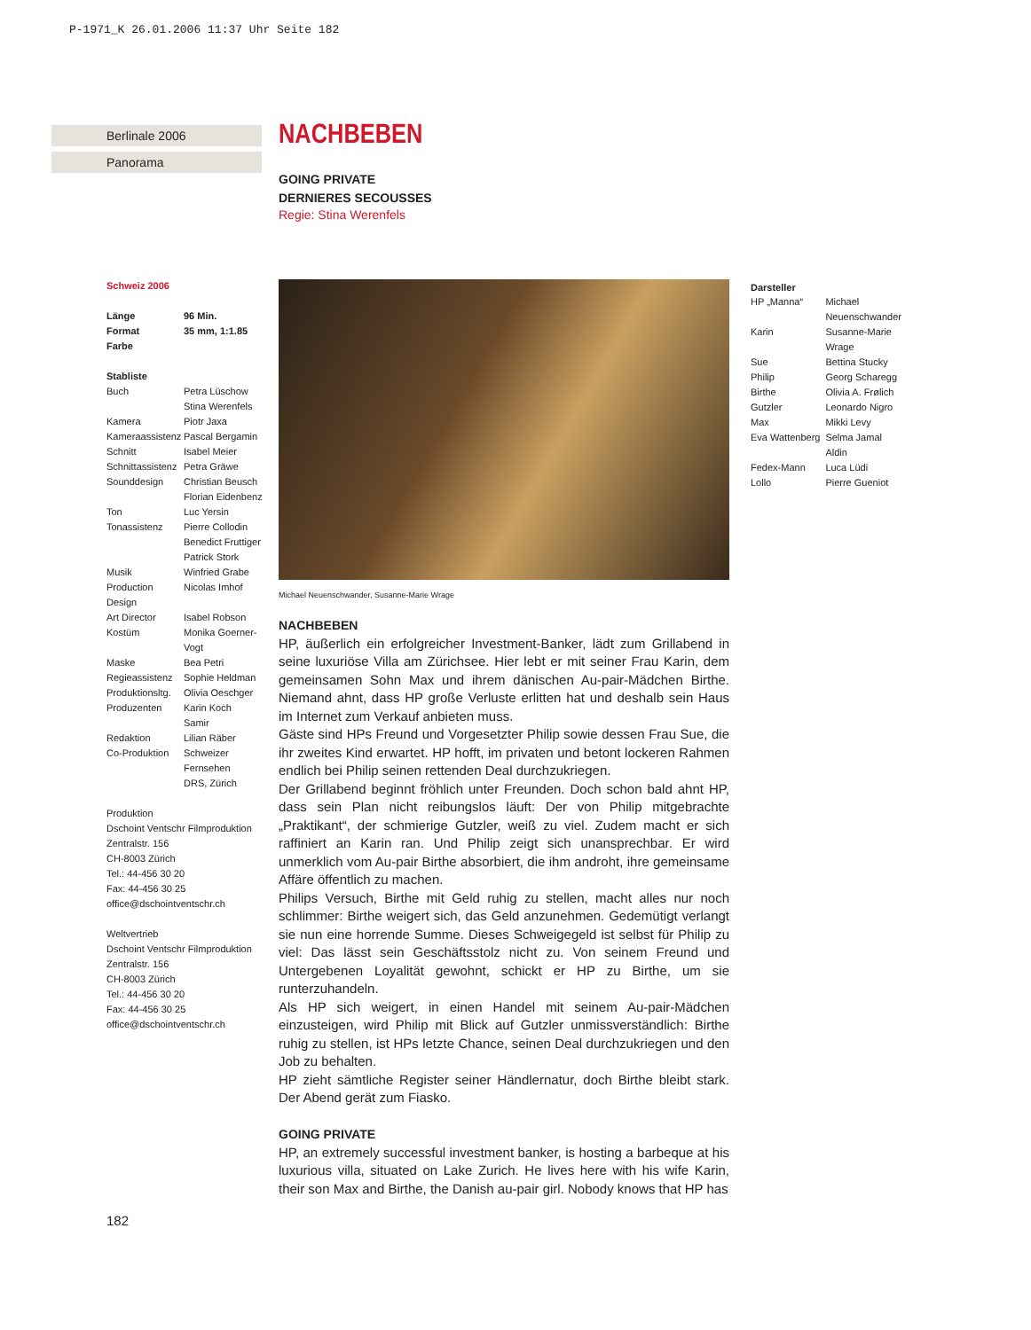P-1971_K 26.01.2006 11:37 Uhr Seite 182
Berlinale 2006
Panorama
NACHBEBEN
GOING PRIVATE
DERNIERES SECOUSSES
Regie: Stina Werenfels
Schweiz 2006
| Länge | 96 Min. |
| --- | --- |
| Format | 35 mm, 1:1.85 |
| Farbe | |
Stabliste
| Buch | Petra Lüschow Stina Werenfels |
| Kamera | Piotr Jaxa |
| Kameraassistenz | Pascal Bergamin |
| Schnitt | Isabel Meier |
| Schnittassistenz | Petra Gräwe |
| Sounddesign | Christian Beusch Florian Eidenbenz |
| Ton | Luc Yersin |
| Tonassistenz | Pierre Collodin Benedict Fruttiger Patrick Stork |
| Musik | Winfried Grabe |
| Production Design | Nicolas Imhof |
| Art Director | Isabel Robson |
| Kostüm | Monika Goerner- Vogt |
| Maske | Bea Petri |
| Regieassistenz | Sophie Heldman |
| Produktionsltg. | Olivia Oeschger |
| Produzenten | Karin Koch Samir |
| Redaktion | Lilian Räber |
| Co-Produktion | Schweizer Fernsehen DRS, Zürich |
Produktion
Dschoint Ventschr Filmproduktion
Zentralstr. 156
CH-8003 Zürich
Tel.: 44-456 30 20
Fax: 44-456 30 25
office@dschointventschr.ch
Weltvertrieb
Dschoint Ventschr Filmproduktion
Zentralstr. 156
CH-8003 Zürich
Tel.: 44-456 30 20
Fax: 44-456 30 25
office@dschointventschr.ch
Michael Neuenschwander, Susanne-Marie Wrage
NACHBEBEN
HP, äußerlich ein erfolgreicher Investment-Banker, lädt zum Grillabend in seine luxuriöse Villa am Zürichsee. Hier lebt er mit seiner Frau Karin, dem gemeinsamen Sohn Max und ihrem dänischen Au-pair-Mädchen Birthe. Niemand ahnt, dass HP große Verluste erlitten hat und deshalb sein Haus im Internet zum Verkauf anbieten muss.
Gäste sind HPs Freund und Vorgesetzter Philip sowie dessen Frau Sue, die ihr zweites Kind erwartet. HP hofft, im privaten und betont lockeren Rahmen endlich bei Philip seinen rettenden Deal durchzukriegen.
Der Grillabend beginnt fröhlich unter Freunden. Doch schon bald ahnt HP, dass sein Plan nicht reibungslos läuft: Der von Philip mitgebrachte „Praktikant“, der schmierige Gutzler, weiß zu viel. Zudem macht er sich raffiniert an Karin ran. Und Philip zeigt sich unansprechbar. Er wird unmerklich vom Au-pair Birthe absorbiert, die ihm androht, ihre gemeinsame Affäre öffentlich zu machen.
Philips Versuch, Birthe mit Geld ruhig zu stellen, macht alles nur noch schlimmer: Birthe weigert sich, das Geld anzunehmen. Gedemütigt verlangt sie nun eine horrende Summe. Dieses Schweigegeld ist selbst für Philip zu viel: Das lässt sein Geschäftsstolz nicht zu. Von seinem Freund und Untergebenen Loyalität gewohnt, schickt er HP zu Birthe, um sie runterzuhandeln.
Als HP sich weigert, in einen Handel mit seinem Au-pair-Mädchen einzusteigen, wird Philip mit Blick auf Gutzler unmissverständlich: Birthe ruhig zu stellen, ist HPs letzte Chance, seinen Deal durchzukriegen und den Job zu behalten.
HP zieht sämtliche Register seiner Händlernatur, doch Birthe bleibt stark. Der Abend gerät zum Fiasko.
GOING PRIVATE
HP, an extremely successful investment banker, is hosting a barbeque at his luxurious villa, situated on Lake Zurich. He lives here with his wife Karin, their son Max and Birthe, the Danish au-pair girl. Nobody knows that HP has
Darsteller
| HP „Manna“ | Michael Neuenschwander |
| Karin | Susanne-Marie Wrage |
| Sue | Bettina Stucky |
| Philip | Georg Scharegg |
| Birthe | Olivia A. Frølich |
| Gutzler | Leonardo Nigro |
| Max | Mikki Levy |
| Eva Wattenberg | Selma Jamal Aldin |
| Fedex-Mann | Luca Lüdi |
| Lollo | Pierre Gueniot |
182